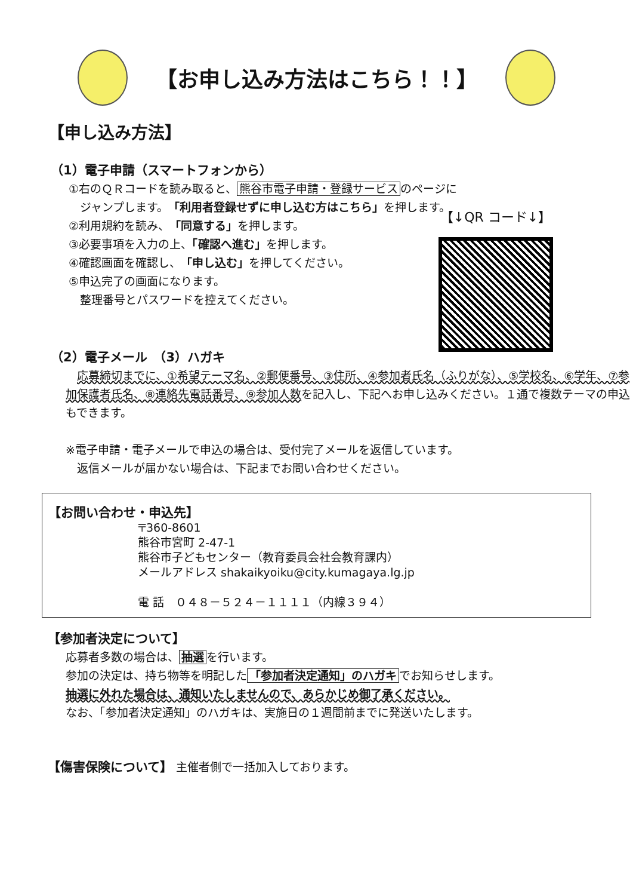【お申し込み方法はこちら！！】
【申し込み方法】
（1）電子申請（スマートフォンから）
①右のＱＲコードを読み取ると、 熊谷市電子申請・登録サービス のページに
　ジャンプします。「利用者登録せずに申し込む方はこちら」を押します。
②利用規約を読み、「同意する」を押します。
③必要事項を入力の上、「確認へ進む」を押します。
④確認画面を確認し、「申し込む」を押してください。
⑤申込完了の画面になります。
　整理番号とパスワードを控えてください。
（2）電子メール　（3）ハガキ
　応募締切までに、①希望テーマ名、②郵便番号、③住所、④参加者氏名（ふりがな）、⑤学校名、⑥学年、⑦参加保護者氏名、⑧連絡先電話番号、⑨参加人数を記入し、下記へお申し込みください。１通で複数テーマの申込もできます。
※電子申請・電子メールで申込の場合は、受付完了メールを返信しています。
　返信メールが届かない場合は、下記までお問い合わせください。
【↓QR コード↓】
【お問い合わせ・申込先】
〒360-8601
熊谷市宮町 2-47-1
熊谷市子どもセンター（教育委員会社会教育課内）
メールアドレス shakaikyoiku@city.kumagaya.lg.jp
電 話　０４８－５２４－１１１１（内線３９４）
【参加者決定について】
応募者多数の場合は、 抽選 を行います。
参加の決定は、持ち物等を明記した 「参加者決定通知」のハガキ でお知らせします。
抽選に外れた場合は、通知いたしませんので、あらかじめ御了承ください。
なお、「参加者決定通知」のハガキは、実施日の１週間前までに発送いたします。
【傷害保険について】 主催者側で一括加入しております。